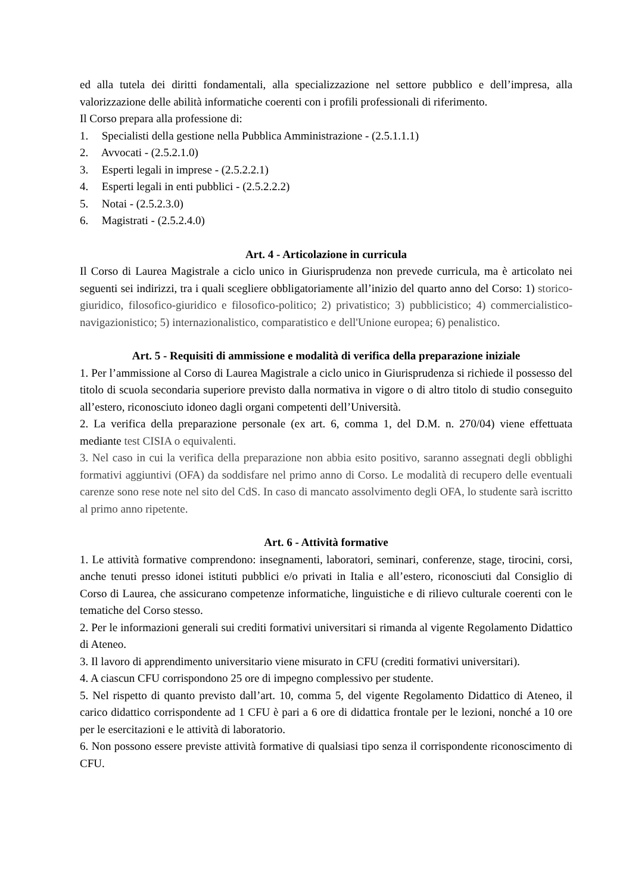ed alla tutela dei diritti fondamentali, alla specializzazione nel settore pubblico e dell’impresa, alla valorizzazione delle abilità informatiche coerenti con i profili professionali di riferimento.
Il Corso prepara alla professione di:
1. Specialisti della gestione nella Pubblica Amministrazione - (2.5.1.1.1)
2. Avvocati - (2.5.2.1.0)
3. Esperti legali in imprese - (2.5.2.2.1)
4. Esperti legali in enti pubblici - (2.5.2.2.2)
5. Notai - (2.5.2.3.0)
6. Magistrati - (2.5.2.4.0)
Art. 4 - Articolazione in curricula
Il Corso di Laurea Magistrale a ciclo unico in Giurisprudenza non prevede curricula, ma è articolato nei seguenti sei indirizzi, tra i quali scegliere obbligatoriamente all’inizio del quarto anno del Corso: 1) storico-giuridico, filosofico-giuridico e filosofico-politico; 2) privatistico; 3) pubblicistico; 4) commercialistico-navigazionistico; 5) internazionalistico, comparatistico e dell'Unione europea; 6) penalistico.
Art. 5 - Requisiti di ammissione e modalità di verifica della preparazione iniziale
1. Per l’ammissione al Corso di Laurea Magistrale a ciclo unico in Giurisprudenza si richiede il possesso del titolo di scuola secondaria superiore previsto dalla normativa in vigore o di altro titolo di studio conseguito all’estero, riconosciuto idoneo dagli organi competenti dell’Università.
2. La verifica della preparazione personale (ex art. 6, comma 1, del D.M. n. 270/04) viene effettuata mediante test CISIA o equivalenti.
3. Nel caso in cui la verifica della preparazione non abbia esito positivo, saranno assegnati degli obblighi formativi aggiuntivi (OFA) da soddisfare nel primo anno di Corso. Le modalità di recupero delle eventuali carenze sono rese note nel sito del CdS. In caso di mancato assolvimento degli OFA, lo studente sarà iscritto al primo anno ripetente.
Art. 6 - Attività formative
1. Le attività formative comprendono: insegnamenti, laboratori, seminari, conferenze, stage, tirocini, corsi, anche tenuti presso idonei istituti pubblici e/o privati in Italia e all’estero, riconosciuti dal Consiglio di Corso di Laurea, che assicurano competenze informatiche, linguistiche e di rilievo culturale coerenti con le tematiche del Corso stesso.
2. Per le informazioni generali sui crediti formativi universitari si rimanda al vigente Regolamento Didattico di Ateneo.
3. Il lavoro di apprendimento universitario viene misurato in CFU (crediti formativi universitari).
4. A ciascun CFU corrispondono 25 ore di impegno complessivo per studente.
5. Nel rispetto di quanto previsto dall’art. 10, comma 5, del vigente Regolamento Didattico di Ateneo, il carico didattico corrispondente ad 1 CFU è pari a 6 ore di didattica frontale per le lezioni, nonché a 10 ore per le esercitazioni e le attività di laboratorio.
6. Non possono essere previste attività formative di qualsiasi tipo senza il corrispondente riconoscimento di CFU.